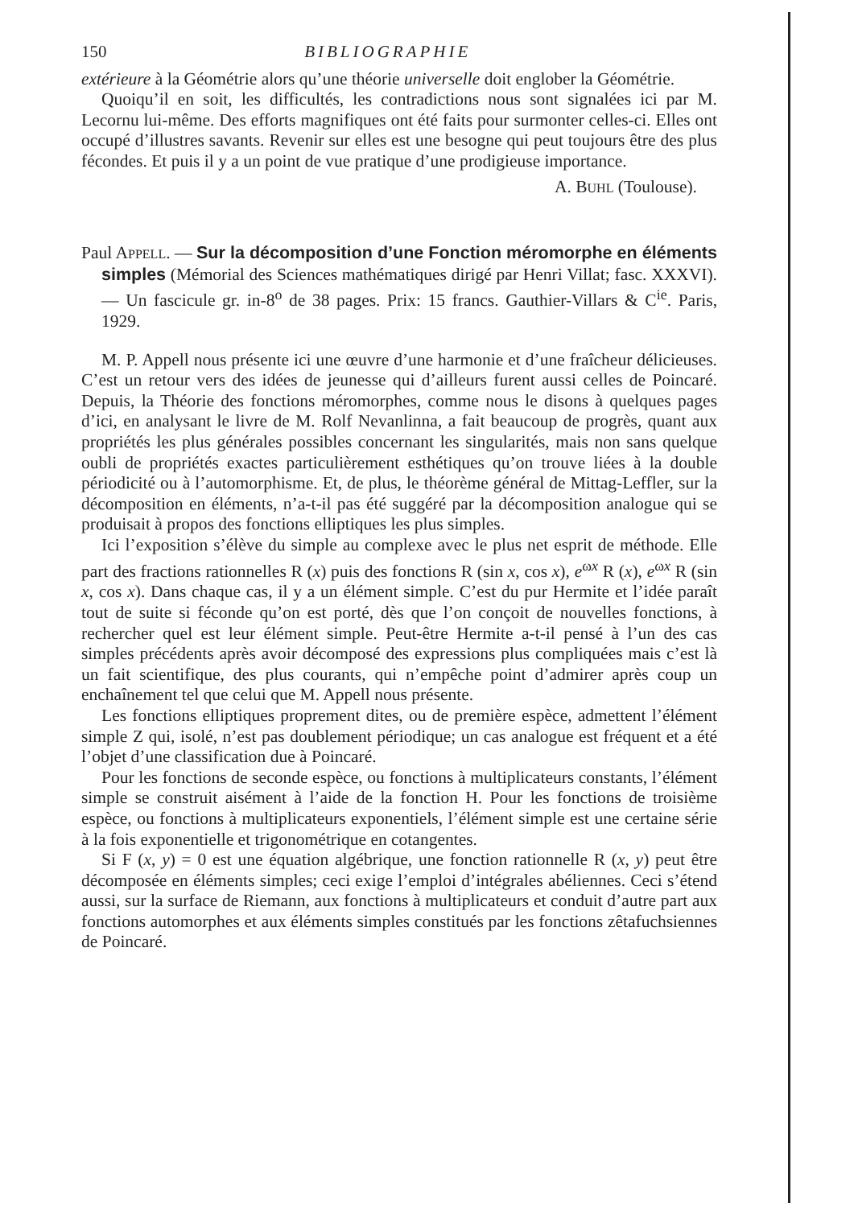150 BIBLIOGRAPHIE
extérieure à la Géométrie alors qu’une théorie universelle doit englober la Géométrie.
Quoiqu’il en soit, les difficultés, les contradictions nous sont signalées ici par M. Lecornu lui-même. Des efforts magnifiques ont été faits pour surmonter celles-ci. Elles ont occupé d’illustres savants. Revenir sur elles est une besogne qui peut toujours être des plus fécondes. Et puis il y a un point de vue pratique d’une prodigieuse importance.
A. BUHL (Toulouse).
Paul APPELL. — Sur la décomposition d’une Fonction méromorphe en éléments simples (Mémorial des Sciences mathématiques dirigé par Henri Villat; fasc. XXXVI). — Un fascicule gr. in-8<sup>o</sup> de 38 pages. Prix: 15 francs. Gauthier-Villars & C<sup>ie</sup>. Paris, 1929.
M. P. Appell nous présente ici une œuvre d’une harmonie et d’une fraîcheur délicieuses. C’est un retour vers des idées de jeunesse qui d’ailleurs furent aussi celles de Poincaré. Depuis, la Théorie des fonctions méromorphes, comme nous le disons à quelques pages d’ici, en analysant le livre de M. Rolf Nevanlinna, a fait beaucoup de progrès, quant aux propriétés les plus générales possibles concernant les singularités, mais non sans quelque oubli de propriétés exactes particulièrement esthétiques qu’on trouve liées à la double périodicité ou à l’automorphisme. Et, de plus, le théorème général de Mittag-Leffler, sur la décomposition en éléments, n’a-t-il pas été suggéré par la décomposition analogue qui se produisait à propos des fonctions elliptiques les plus simples.
Ici l’exposition s’élève du simple au complexe avec le plus net esprit de méthode. Elle part des fractions rationnelles R (x) puis des fonctions R (sin x, cos x), e<sup>ωx</sup> R (x), e<sup>ωx</sup> R (sin x, cos x). Dans chaque cas, il y a un élément simple. C’est du pur Hermite et l’idée paraît tout de suite si féconde qu’on est porté, dès que l’on conçoit de nouvelles fonctions, à rechercher quel est leur élément simple. Peut-être Hermite a-t-il pensé à l’un des cas simples précédents après avoir décomposé des expressions plus compliquées mais c’est là un fait scientifique, des plus courants, qui n’empêche point d’admirer après coup un enchaînement tel que celui que M. Appell nous présente.
Les fonctions elliptiques proprement dites, ou de première espèce, admettent l’élément simple Z qui, isolé, n’est pas doublement périodique; un cas analogue est fréquent et a été l’objet d’une classification due à Poincaré.
Pour les fonctions de seconde espèce, ou fonctions à multiplicateurs constants, l’élément simple se construit aisément à l’aide de la fonction H. Pour les fonctions de troisième espèce, ou fonctions à multiplicateurs exponentiels, l’élément simple est une certaine série à la fois exponentielle et trigonométrique en cotangentes.
Si F (x, y) = 0 est une équation algébrique, une fonction rationnelle R (x, y) peut être décomposée en éléments simples; ceci exige l’emploi d’intégrales abéliennes. Ceci s’étend aussi, sur la surface de Riemann, aux fonctions à multiplicateurs et conduit d’autre part aux fonctions automorphes et aux éléments simples constitués par les fonctions zêtafuchsiennes de Poincaré.